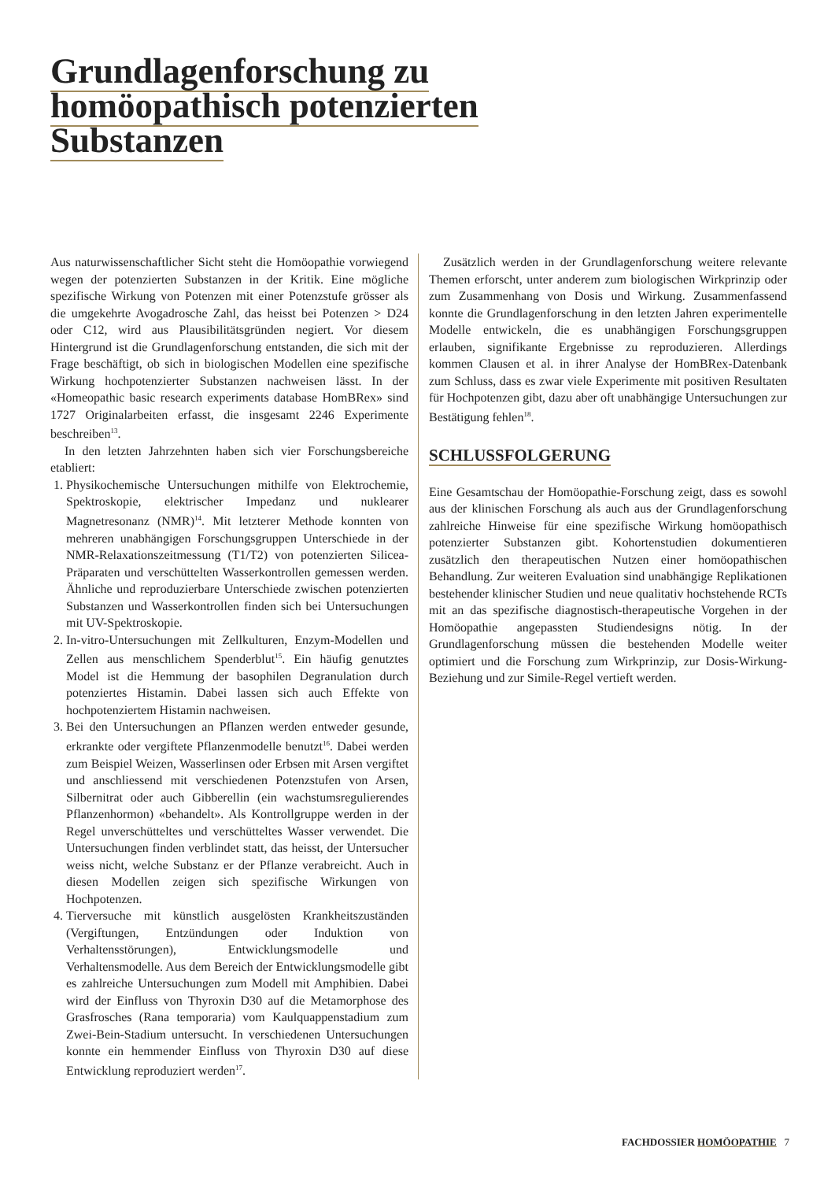Grundlagenforschung zu
homöopathisch potenzierten
Substanzen
Aus naturwissenschaftlicher Sicht steht die Homöopathie vorwiegend wegen der potenzierten Substanzen in der Kritik. Eine mögliche spezifische Wirkung von Potenzen mit einer Potenzstufe grösser als die umgekehrte Avogadrosche Zahl, das heisst bei Potenzen > D24 oder C12, wird aus Plausibilitätsgründen negiert. Vor diesem Hintergrund ist die Grundlagenforschung entstanden, die sich mit der Frage beschäftigt, ob sich in biologischen Modellen eine spezifische Wirkung hochpotenzierter Substanzen nachweisen lässt. In der «Homeopathic basic research experiments database HomBRex» sind 1727 Originalarbeiten erfasst, die insgesamt 2246 Experimente beschreiben<sup>13</sup>.
In den letzten Jahrzehnten haben sich vier Forschungsbereiche etabliert:
1. Physikochemische Untersuchungen mithilfe von Elektrochemie, Spektroskopie, elektrischer Impedanz und nuklearer Magnetresonanz (NMR)<sup>14</sup>. Mit letzterer Methode konnten von mehreren unabhängigen Forschungsgruppen Unterschiede in der NMR-Relaxationszeitmessung (T1/T2) von potenzierten Silicea-Präparaten und verschüttelten Wasserkontrollen gemessen werden. Ähnliche und reproduzierbare Unterschiede zwischen potenzierten Substanzen und Wasserkontrollen finden sich bei Untersuchungen mit UV-Spektroskopie.
2. In-vitro-Untersuchungen mit Zellkulturen, Enzym-Modellen und Zellen aus menschlichem Spenderblut<sup>15</sup>. Ein häufig genutztes Model ist die Hemmung der basophilen Degranulation durch potenziertes Histamin. Dabei lassen sich auch Effekte von hochpotenziertem Histamin nachweisen.
3. Bei den Untersuchungen an Pflanzen werden entweder gesunde, erkrankte oder vergiftete Pflanzenmodelle benutzt<sup>16</sup>. Dabei werden zum Beispiel Weizen, Wasserlinsen oder Erbsen mit Arsen vergiftet und anschliessend mit verschiedenen Potenzstufen von Arsen, Silbernitrat oder auch Gibberellin (ein wachstumsregulierendes Pflanzenhormon) «behandelt». Als Kontrollgruppe werden in der Regel unverschütteltes und verschütteltes Wasser verwendet. Die Untersuchungen finden verblindet statt, das heisst, der Untersucher weiss nicht, welche Substanz er der Pflanze verabreicht. Auch in diesen Modellen zeigen sich spezifische Wirkungen von Hochpotenzen.
4. Tierversuche mit künstlich ausgelösten Krankheitszuständen (Vergiftungen, Entzündungen oder Induktion von Verhaltensstörungen), Entwicklungsmodelle und Verhaltensmodelle. Aus dem Bereich der Entwicklungsmodelle gibt es zahlreiche Untersuchungen zum Modell mit Amphibien. Dabei wird der Einfluss von Thyroxin D30 auf die Metamorphose des Grasfrosches (Rana temporaria) vom Kaulquappenstadium zum Zwei-Bein-Stadium untersucht. In verschiedenen Untersuchungen konnte ein hemmender Einfluss von Thyroxin D30 auf diese Entwicklung reproduziert werden<sup>17</sup>.
Zusätzlich werden in der Grundlagenforschung weitere relevante Themen erforscht, unter anderem zum biologischen Wirkprinzip oder zum Zusammenhang von Dosis und Wirkung. Zusammenfassend konnte die Grundlagenforschung in den letzten Jahren experimentelle Modelle entwickeln, die es unabhängigen Forschungsgruppen erlauben, signifikante Ergebnisse zu reproduzieren. Allerdings kommen Clausen et al. in ihrer Analyse der HomBRex-Datenbank zum Schluss, dass es zwar viele Experimente mit positiven Resultaten für Hochpotenzen gibt, dazu aber oft unabhängige Untersuchungen zur Bestätigung fehlen<sup>18</sup>.
SCHLUSSFOLGERUNG
Eine Gesamtschau der Homöopathie-Forschung zeigt, dass es sowohl aus der klinischen Forschung als auch aus der Grundlagenforschung zahlreiche Hinweise für eine spezifische Wirkung homöopathisch potenzierter Substanzen gibt. Kohortenstudien dokumentieren zusätzlich den therapeutischen Nutzen einer homöopathischen Behandlung. Zur weiteren Evaluation sind unabhängige Replikationen bestehender klinischer Studien und neue qualitativ hochstehende RCTs mit an das spezifische diagnostisch-therapeutische Vorgehen in der Homöopathie angepassten Studiendesigns nötig. In der Grundlagenforschung müssen die bestehenden Modelle weiter optimiert und die Forschung zum Wirkprinzip, zur Dosis-Wirkung-Beziehung und zur Simile-Regel vertieft werden.
FACHDOSSIER HOMÖOPATHIE 7